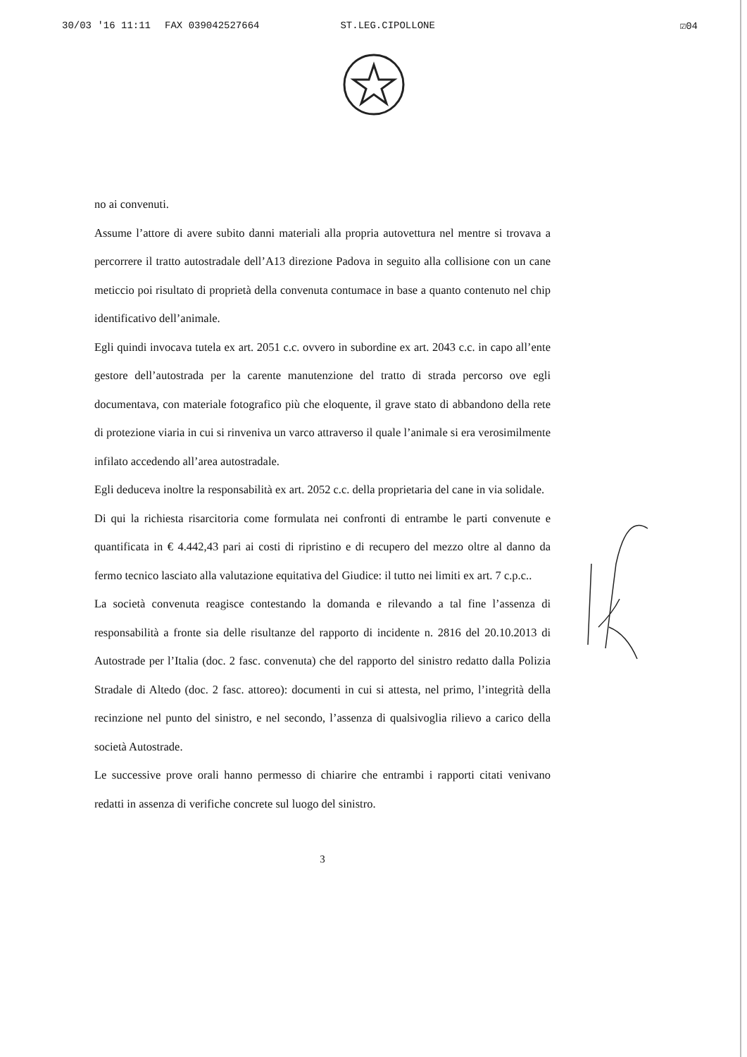30/03 '16 11:11 FAX 039042527664 ST.LEG.CIPOLLONE ☑04
no ai convenuti.
Assume l’attore di avere subito danni materiali alla propria autovettura nel mentre si trovava a percorrere il tratto autostradale dell’A13 direzione Padova in seguito alla collisione con un cane meticcio poi risultato di proprietà della convenuta contumace in base a quanto contenuto nel chip identificativo dell’animale.
Egli quindi invocava tutela ex art. 2051 c.c. ovvero in subordine ex art. 2043 c.c. in capo all’ente gestore dell’autostrada per la carente manutenzione del tratto di strada percorso ove egli documentava, con materiale fotografico più che eloquente, il grave stato di abbandono della rete di protezione viaria in cui si rinveniva un varco attraverso il quale l’animale si era verosimilmente infilato accedendo all’area autostradale.
Egli deduceva inoltre la responsabilità ex art. 2052 c.c. della proprietaria del cane in via solidale.
Di qui la richiesta risarcitoria come formulata nei confronti di entrambe le parti convenute e quantificata in € 4.442,43 pari ai costi di ripristino e di recupero del mezzo oltre al danno da fermo tecnico lasciato alla valutazione equitativa del Giudice: il tutto nei limiti ex art. 7 c.p.c..
La società convenuta reagisce contestando la domanda e rilevando a tal fine l’assenza di responsabilità a fronte sia delle risultanze del rapporto di incidente n. 2816 del 20.10.2013 di Autostrade per l’Italia (doc. 2 fasc. convenuta) che del rapporto del sinistro redatto dalla Polizia Stradale di Altedo (doc. 2 fasc. attoreo): documenti in cui si attesta, nel primo, l’integrità della recinzione nel punto del sinistro, e nel secondo, l’assenza di qualsivoglia rilievo a carico della società Autostrade.
Le successive prove orali hanno permesso di chiarire che entrambi i rapporti citati venivano redatti in assenza di verifiche concrete sul luogo del sinistro.
3